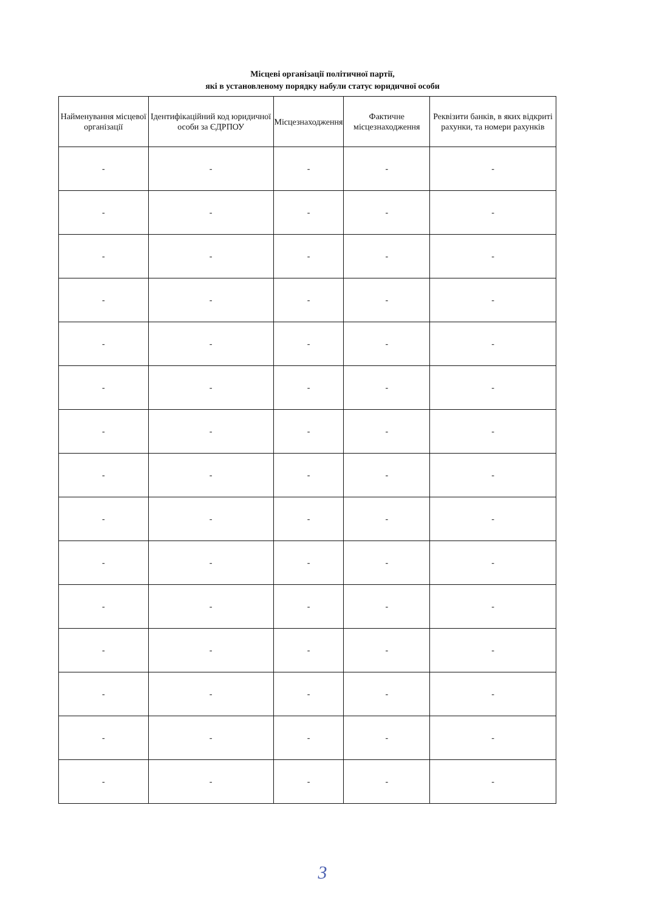Місцеві організації політичної партії,
які в установленому порядку набули статус юридичної особи
| Найменування місцевої організації | Ідентифікаційний код юридичної особи за ЄДРПОУ | Місцезнаходження | Фактичне місцезнаходження | Реквізити банків, в яких відкриті рахунки, та номери рахунків |
| --- | --- | --- | --- | --- |
| - | - | - | - | - |
| - | - | - | - | - |
| - | - | - | - | - |
| - | - | - | - | - |
| - | - | - | - | - |
| - | - | - | - | - |
| - | - | - | - | - |
| - | - | - | - | - |
| - | - | - | - | - |
| - | - | - | - | - |
| - | - | - | - | - |
| - | - | - | - | - |
| - | - | - | - | - |
| - | - | - | - | - |
| - | - | - | - | - |
3